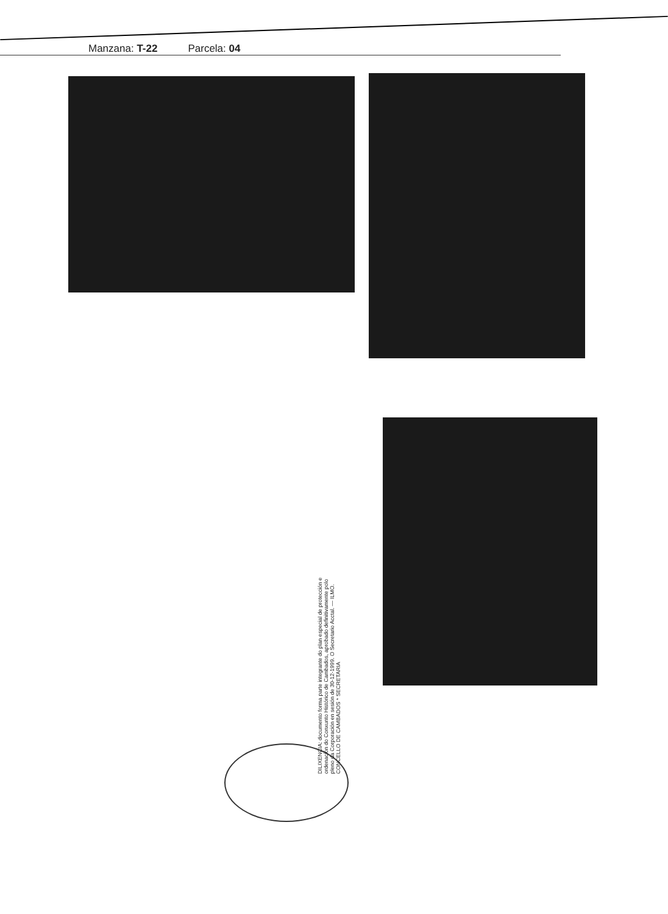Manzana: T-22 Parcela: 04
DILIXENCIA: documento forma parte integrante do plan especial de protección e ordenación do Conxunto Histórico de Cambados, aprobado definitivamente polo pleno da Corporación en sesión de 30-12-1999. O Secretario Acctal. — ILMO. CONCELLO DE CAMBADOS * SECRETARIA